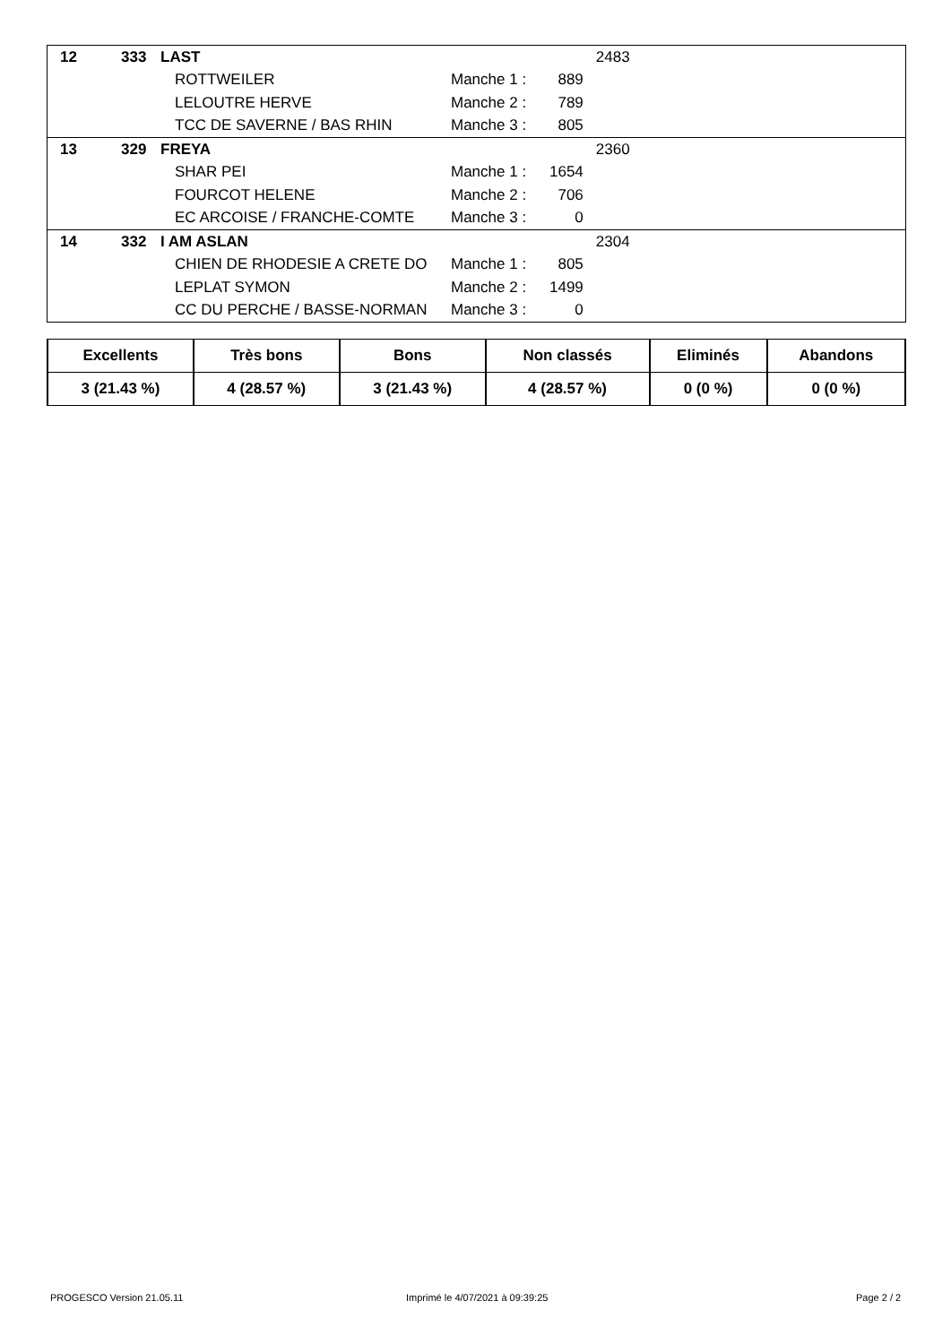| 12 | 333 | LAST | | | 2483 |
| | | ROTTWEILER | Manche 1 : | 889 | |
| | | LELOUTRE HERVE | Manche 2 : | 789 | |
| | | TCC DE SAVERNE / BAS RHIN | Manche 3 : | 805 | |
| 13 | 329 | FREYA | | | 2360 |
| | | SHAR PEI | Manche 1 : | 1654 | |
| | | FOURCOT HELENE | Manche 2 : | 706 | |
| | | EC ARCOISE / FRANCHE-COMTE | Manche 3 : | 0 | |
| 14 | 332 | I AM ASLAN | | | 2304 |
| | | CHIEN DE RHODESIE A CRETE DO | Manche 1 : | 805 | |
| | | LEPLAT SYMON | Manche 2 : | 1499 | |
| | | CC DU PERCHE / BASSE-NORMAN | Manche 3 : | 0 | |
| Excellents | Très bons | Bons | Non classés | Eliminés | Abandons |
| --- | --- | --- | --- | --- | --- |
| 3 (21.43 %) | 4 (28.57 %) | 3 (21.43 %) | 4 (28.57 %) | 0 (0 %) | 0 (0 %) |
PROGESCO Version 21.05.11
Imprimé le 4/07/2021 à 09:39:25
Page 2 / 2